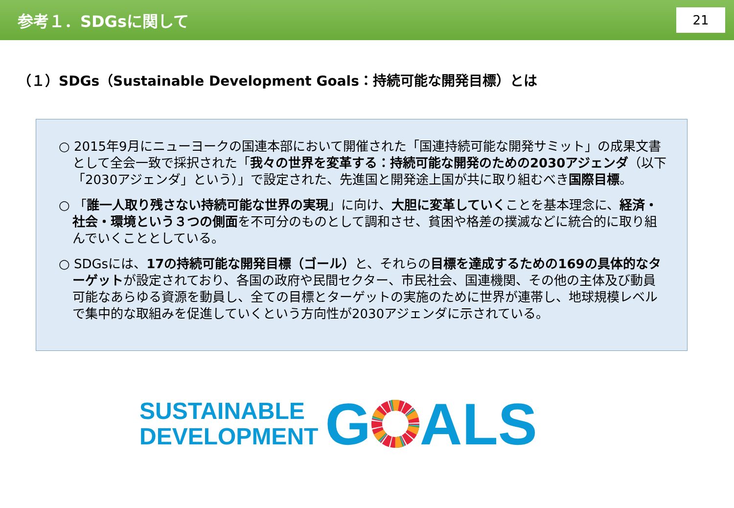参考１．SDGsに関して
21
（１）SDGs（Sustainable Development Goals：持続可能な開発目標）とは
○ 2015年9月にニューヨークの国連本部において開催された「国連持続可能な開発サミット」の成果文書として全会一致で採択された「我々の世界を変革する：持続可能な開発のための2030アジェンダ（以下「2030アジェンダ」という）」で設定された、先進国と開発途上国が共に取り組むべき国際目標。
○ 「誰一人取り残さない持続可能な世界の実現」に向け、大胆に変革していくことを基本理念に、経済・社会・環境という３つの側面を不可分のものとして調和させ、貧困や格差の撲滅などに統合的に取り組んでいくこととしている。
○ SDGsには、17の持続可能な開発目標（ゴール）と、それらの目標を達成するための169の具体的なターゲットが設定されており、各国の政府や民間セクター、市民社会、国連機関、その他の主体及び動員可能なあらゆる資源を動員し、全ての目標とターゲットの実施のために世界が連帯し、地球規模レベルで集中的な取組みを促進していくという方向性が2030アジェンダに示されている。
SUSTAINABLE
DEVELOPMENT
GALS